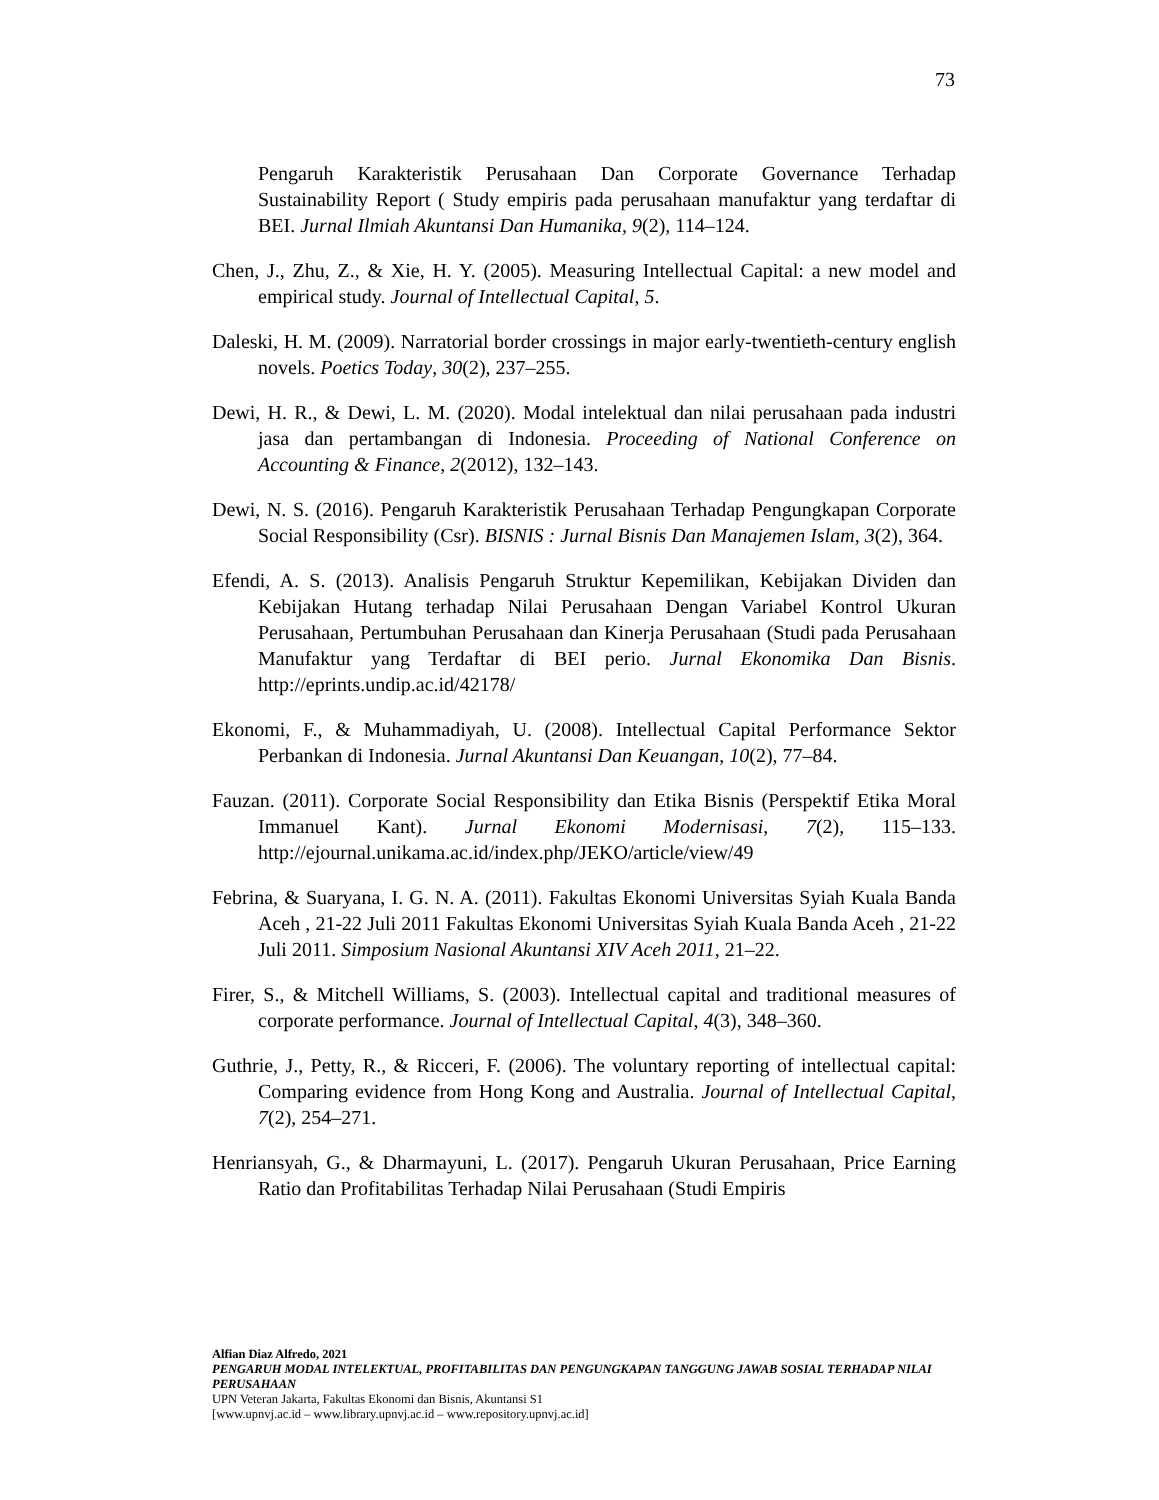73
Pengaruh Karakteristik Perusahaan Dan Corporate Governance Terhadap Sustainability Report ( Study empiris pada perusahaan manufaktur yang terdaftar di BEI. Jurnal Ilmiah Akuntansi Dan Humanika, 9(2), 114–124.
Chen, J., Zhu, Z., & Xie, H. Y. (2005). Measuring Intellectual Capital: a new model and empirical study. Journal of Intellectual Capital, 5.
Daleski, H. M. (2009). Narratorial border crossings in major early-twentieth-century english novels. Poetics Today, 30(2), 237–255.
Dewi, H. R., & Dewi, L. M. (2020). Modal intelektual dan nilai perusahaan pada industri jasa dan pertambangan di Indonesia. Proceeding of National Conference on Accounting & Finance, 2(2012), 132–143.
Dewi, N. S. (2016). Pengaruh Karakteristik Perusahaan Terhadap Pengungkapan Corporate Social Responsibility (Csr). BISNIS : Jurnal Bisnis Dan Manajemen Islam, 3(2), 364.
Efendi, A. S. (2013). Analisis Pengaruh Struktur Kepemilikan, Kebijakan Dividen dan Kebijakan Hutang terhadap Nilai Perusahaan Dengan Variabel Kontrol Ukuran Perusahaan, Pertumbuhan Perusahaan dan Kinerja Perusahaan (Studi pada Perusahaan Manufaktur yang Terdaftar di BEI perio. Jurnal Ekonomika Dan Bisnis. http://eprints.undip.ac.id/42178/
Ekonomi, F., & Muhammadiyah, U. (2008). Intellectual Capital Performance Sektor Perbankan di Indonesia. Jurnal Akuntansi Dan Keuangan, 10(2), 77–84.
Fauzan. (2011). Corporate Social Responsibility dan Etika Bisnis (Perspektif Etika Moral Immanuel Kant). Jurnal Ekonomi Modernisasi, 7(2), 115–133. http://ejournal.unikama.ac.id/index.php/JEKO/article/view/49
Febrina, & Suaryana, I. G. N. A. (2011). Fakultas Ekonomi Universitas Syiah Kuala Banda Aceh , 21-22 Juli 2011 Fakultas Ekonomi Universitas Syiah Kuala Banda Aceh , 21-22 Juli 2011. Simposium Nasional Akuntansi XIV Aceh 2011, 21–22.
Firer, S., & Mitchell Williams, S. (2003). Intellectual capital and traditional measures of corporate performance. Journal of Intellectual Capital, 4(3), 348–360.
Guthrie, J., Petty, R., & Ricceri, F. (2006). The voluntary reporting of intellectual capital: Comparing evidence from Hong Kong and Australia. Journal of Intellectual Capital, 7(2), 254–271.
Henriansyah, G., & Dharmayuni, L. (2017). Pengaruh Ukuran Perusahaan, Price Earning Ratio dan Profitabilitas Terhadap Nilai Perusahaan (Studi Empiris
Alfian Diaz Alfredo, 2021
PENGARUH MODAL INTELEKTUAL, PROFITABILITAS DAN PENGUNGKAPAN TANGGUNG JAWAB SOSIAL TERHADAP NILAI PERUSAHAAN
UPN Veteran Jakarta, Fakultas Ekonomi dan Bisnis, Akuntansi S1
[www.upnvj.ac.id – www.library.upnvj.ac.id – www.repository.upnvj.ac.id]